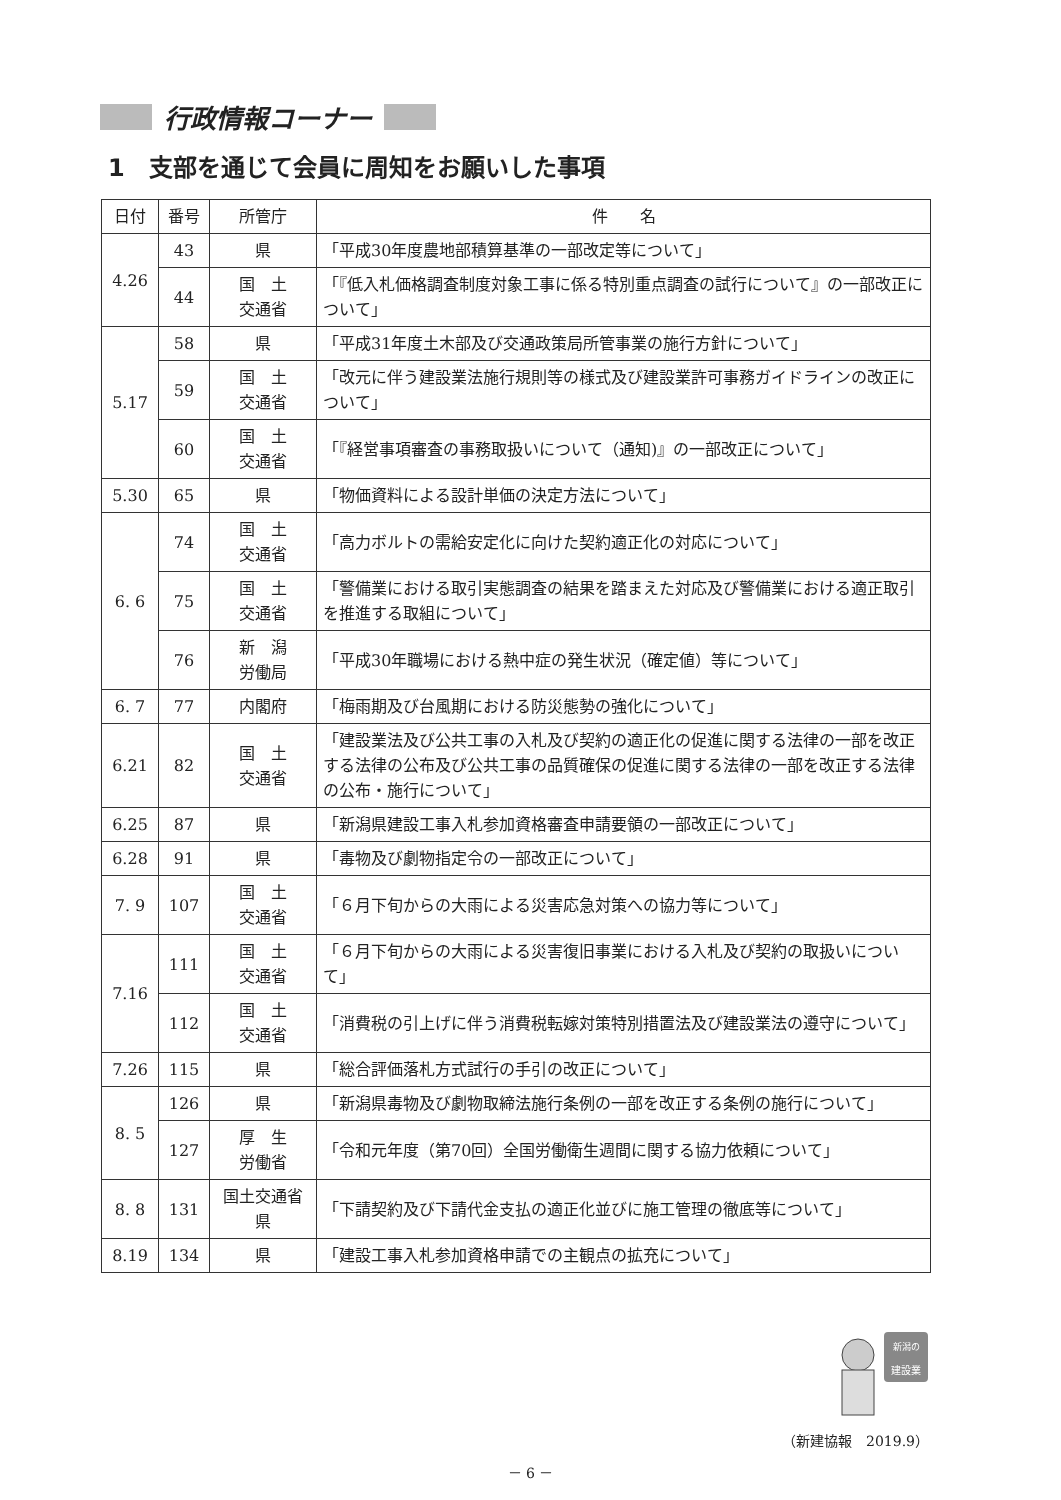行政情報コーナー
1　支部を通じて会員に周知をお願いした事項
| 日付 | 番号 | 所管庁 | 件 名 |
| --- | --- | --- | --- |
| 4.26 | 43 | 県 | 「平成30年度農地部積算基準の一部改定等について」 |
| | 44 | 国 土 交通省 | 「『低入札価格調査制度対象工事に係る特別重点調査の試行について』の一部改正について」 |
| 5.17 | 58 | 県 | 「平成31年度土木部及び交通政策局所管事業の施行方針について」 |
| | 59 | 国 土 交通省 | 「改元に伴う建設業法施行規則等の様式及び建設業許可事務ガイドラインの改正について」 |
| | 60 | 国 土 交通省 | 「『経営事項審査の事務取扱いについて（通知)』の一部改正について」 |
| 5.30 | 65 | 県 | 「物価資料による設計単価の決定方法について」 |
| 6. 6 | 74 | 国 土 交通省 | 「高力ボルトの需給安定化に向けた契約適正化の対応について」 |
| | 75 | 国 土 交通省 | 「警備業における取引実態調査の結果を踏まえた対応及び警備業における適正取引を推進する取組について」 |
| | 76 | 新 潟 労働局 | 「平成30年職場における熱中症の発生状況（確定値）等について」 |
| 6. 7 | 77 | 内閣府 | 「梅雨期及び台風期における防災態勢の強化について」 |
| 6.21 | 82 | 国 土 交通省 | 「建設業法及び公共工事の入札及び契約の適正化の促進に関する法律の一部を改正する法律の公布及び公共工事の品質確保の促進に関する法律の一部を改正する法律の公布・施行について」 |
| 6.25 | 87 | 県 | 「新潟県建設工事入札参加資格審査申請要領の一部改正について」 |
| 6.28 | 91 | 県 | 「毒物及び劇物指定令の一部改正について」 |
| 7. 9 | 107 | 国 土 交通省 | 「６月下旬からの大雨による災害応急対策への協力等について」 |
| 7.16 | 111 | 国 土 交通省 | 「６月下旬からの大雨による災害復旧事業における入札及び契約の取扱いについて」 |
| | 112 | 国 土 交通省 | 「消費税の引上げに伴う消費税転嫁対策特別措置法及び建設業法の遵守について」 |
| 7.26 | 115 | 県 | 「総合評価落札方式試行の手引の改正について」 |
| 8. 5 | 126 | 県 | 「新潟県毒物及び劇物取締法施行条例の一部を改正する条例の施行について」 |
| | 127 | 厚 生 労働省 | 「令和元年度（第70回）全国労働衛生週間に関する協力依頼について」 |
| 8. 8 | 131 | 国土交通省 県 | 「下請契約及び下請代金支払の適正化並びに施工管理の徹底等について」 |
| 8.19 | 134 | 県 | 「建設工事入札参加資格申請での主観点の拡充について」 |
新潟の
建設業
（新建協報　2019.9）
－ 6 －